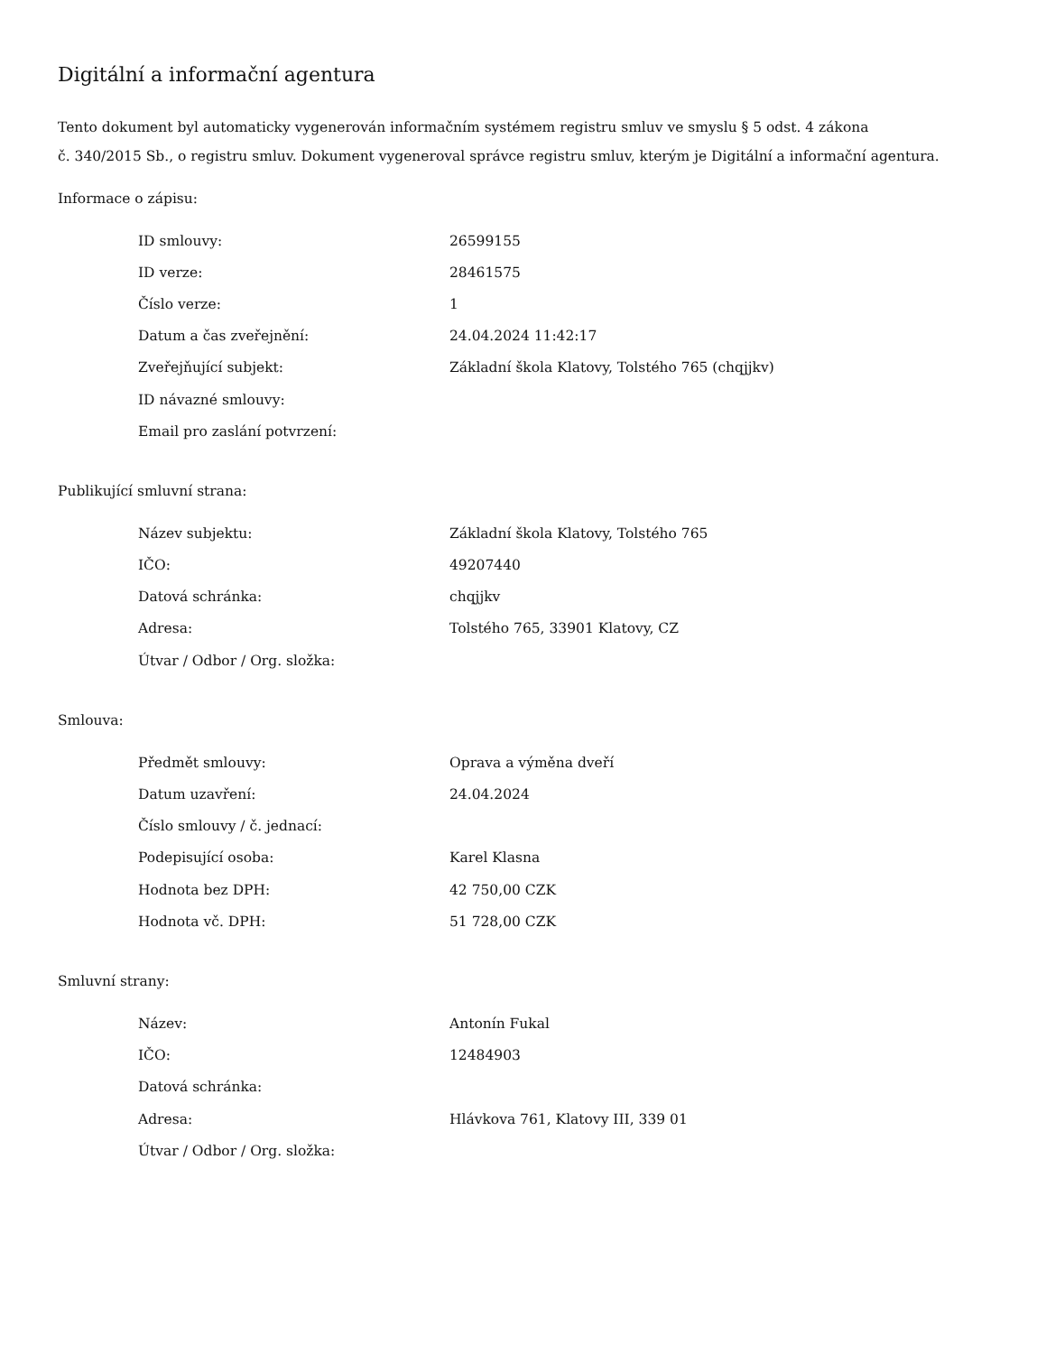Digitální a informační agentura
Tento dokument byl automaticky vygenerován informačním systémem registru smluv ve smyslu § 5 odst. 4 zákona
č. 340/2015 Sb., o registru smluv. Dokument vygeneroval správce registru smluv, kterým je Digitální a informační agentura.
Informace o zápisu:
| ID smlouvy: | 26599155 |
| ID verze: | 28461575 |
| Číslo verze: | 1 |
| Datum a čas zveřejnění: | 24.04.2024 11:42:17 |
| Zveřejňující subjekt: | Základní škola Klatovy, Tolstého 765 (chqjjkv) |
| ID návazné smlouvy: | |
| Email pro zaslání potvrzení: | |
Publikující smluvní strana:
| Název subjektu: | Základní škola Klatovy, Tolstého 765 |
| IČO: | 49207440 |
| Datová schránka: | chqjjkv |
| Adresa: | Tolstého 765, 33901 Klatovy, CZ |
| Útvar / Odbor / Org. složka: | |
Smlouva:
| Předmět smlouvy: | Oprava a výměna dveří |
| Datum uzavření: | 24.04.2024 |
| Číslo smlouvy / č. jednací: | |
| Podepisující osoba: | Karel Klasna |
| Hodnota bez DPH: | 42 750,00 CZK |
| Hodnota vč. DPH: | 51 728,00 CZK |
Smluvní strany:
| Název: | Antonín Fukal |
| IČO: | 12484903 |
| Datová schránka: | |
| Adresa: | Hlávkova 761, Klatovy III, 339 01 |
| Útvar / Odbor / Org. složka: | |